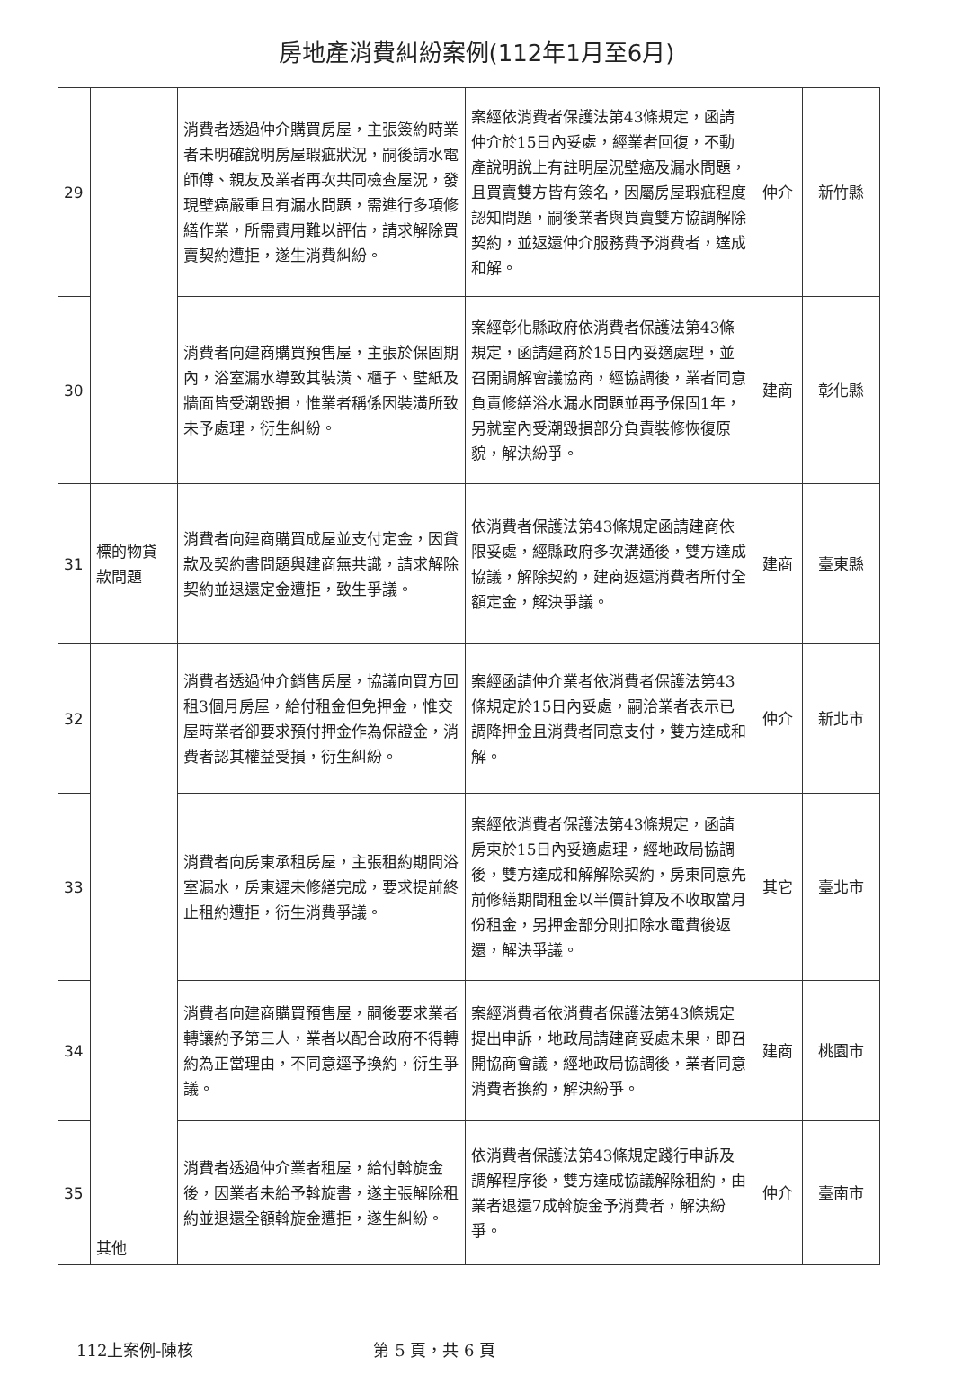房地產消費糾紛案例(112年1月至6月)
| 29 | | 消費者透過仲介購買房屋，主張簽約時業者未明確說明房屋瑕疵狀況，嗣後請水電師傅、親友及業者再次共同檢查屋況，發現壁癌嚴重且有漏水問題，需進行多項修繕作業，所需費用難以評估，請求解除買賣契約遭拒，遂生消費糾紛。 | 案經依消費者保護法第43條規定，函請仲介於15日內妥處，經業者回復，不動產說明說上有註明屋況壁癌及漏水問題，且買賣雙方皆有簽名，因屬房屋瑕疵程度認知問題，嗣後業者與買賣雙方協調解除契約，並返還仲介服務費予消費者，達成和解。 | 仲介 | 新竹縣 |
| 30 | | 消費者向建商購買預售屋，主張於保固期內，浴室漏水導致其裝潢、櫃子、壁紙及牆面皆受潮毀損，惟業者稱係因裝潢所致未予處理，衍生糾紛。 | 案經彰化縣政府依消費者保護法第43條規定，函請建商於15日內妥適處理，並召開調解會議協商，經協調後，業者同意負責修繕浴水漏水問題並再予保固1年，另就室內受潮毀損部分負責裝修恢復原貌，解決紛爭。 | 建商 | 彰化縣 |
| 31 | 標的物貸款問題 | 消費者向建商購買成屋並支付定金，因貸款及契約書問題與建商無共識，請求解除契約並退還定金遭拒，致生爭議。 | 依消費者保護法第43條規定函請建商依限妥處，經縣政府多次溝通後，雙方達成協議，解除契約，建商返還消費者所付全額定金，解決爭議。 | 建商 | 臺東縣 |
| 32 | | 消費者透過仲介銷售房屋，協議向買方回租3個月房屋，給付租金但免押金，惟交屋時業者卻要求預付押金作為保證金，消費者認其權益受損，衍生糾紛。 | 案經函請仲介業者依消費者保護法第43條規定於15日內妥處，嗣洽業者表示已調降押金且消費者同意支付，雙方達成和解。 | 仲介 | 新北市 |
| 33 | | 消費者向房東承租房屋，主張租約期間浴室漏水，房東遲未修繕完成，要求提前終止租約遭拒，衍生消費爭議。 | 案經依消費者保護法第43條規定，函請房東於15日內妥適處理，經地政局協調後，雙方達成和解解除契約，房東同意先前修繕期間租金以半價計算及不收取當月份租金，另押金部分則扣除水電費後返還，解決爭議。 | 其它 | 臺北市 |
| 34 | | 消費者向建商購買預售屋，嗣後要求業者轉讓約予第三人，業者以配合政府不得轉約為正當理由，不同意逕予換約，衍生爭議。 | 案經消費者依消費者保護法第43條規定提出申訴，地政局請建商妥處未果，即召開協商會議，經地政局協調後，業者同意消費者換約，解決紛爭。 | 建商 | 桃園市 |
| 35 | 其他 | 消費者透過仲介業者租屋，給付斡旋金後，因業者未給予斡旋書，遂主張解除租約並退還全額斡旋金遭拒，遂生糾紛。 | 依消費者保護法第43條規定踐行申訴及調解程序後，雙方達成協議解除租約，由業者退還7成斡旋金予消費者，解決紛爭。 | 仲介 | 臺南市 |
112上案例-陳核 第 5 頁，共 6 頁